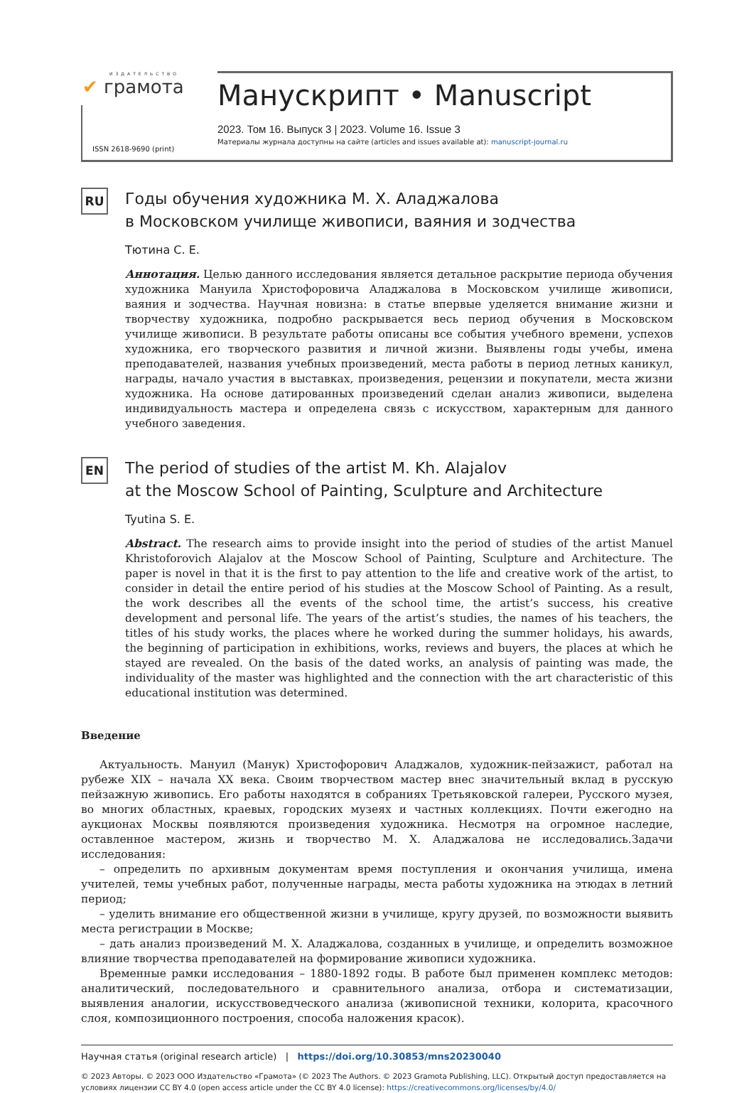ИЗДАТЕЛЬСТВО
✔ грамота
ISSN 2618-9690 (print)
Манускрипт • Manuscript
2023. Том 16. Выпуск 3 | 2023. Volume 16. Issue 3
Материалы журнала доступны на сайте (articles and issues available at): manuscript-journal.ru
RU
Годы обучения художника М. Х. Аладжалова
в Московском училище живописи, ваяния и зодчества
Тютина С. Е.
Аннотация. Целью данного исследования является детальное раскрытие периода обучения художника Мануила Христофоровича Аладжалова в Московском училище живописи, ваяния и зодчества. Научная новизна: в статье впервые уделяется внимание жизни и творчеству художника, подробно раскрывается весь период обучения в Московском училище живописи. В результате работы описаны все события учебного времени, успехов художника, его творческого развития и личной жизни. Выявлены годы учебы, имена преподавателей, названия учебных произведений, места работы в период летных каникул, награды, начало участия в выставках, произведения, рецензии и покупатели, места жизни художника. На основе датированных произведений сделан анализ живописи, выделена индивидуальность мастера и определена связь с искусством, характерным для данного учебного заведения.
EN
The period of studies of the artist M. Kh. Alajalov
at the Moscow School of Painting, Sculpture and Architecture
Tyutina S. E.
Abstract. The research aims to provide insight into the period of studies of the artist Manuel Khristoforovich Alajalov at the Moscow School of Painting, Sculpture and Architecture. The paper is novel in that it is the first to pay attention to the life and creative work of the artist, to consider in detail the entire period of his studies at the Moscow School of Painting. As a result, the work describes all the events of the school time, the artist’s success, his creative development and personal life. The years of the artist’s studies, the names of his teachers, the titles of his study works, the places where he worked during the summer holidays, his awards, the beginning of participation in exhibitions, works, reviews and buyers, the places at which he stayed are revealed. On the basis of the dated works, an analysis of painting was made, the individuality of the master was highlighted and the connection with the art characteristic of this educational institution was determined.
Введение
Актуальность. Мануил (Манук) Христофорович Аладжалов, художник-пейзажист, работал на рубеже XIX – начала XX века. Своим творчеством мастер внес значительный вклад в русскую пейзажную живопись. Его работы находятся в собраниях Третьяковской галереи, Русского музея, во многих областных, краевых, городских музеях и частных коллекциях. Почти ежегодно на аукционах Москвы появляются произведения художника. Несмотря на огромное наследие, оставленное мастером, жизнь и творчество М. Х. Аладжалова не исследовались.Задачи исследования:
– определить по архивным документам время поступления и окончания училища, имена учителей, темы учебных работ, полученные награды, места работы художника на этюдах в летний период;
– уделить внимание его общественной жизни в училище, кругу друзей, по возможности выявить места регистрации в Москве;
– дать анализ произведений М. Х. Аладжалова, созданных в училище, и определить возможное влияние творчества преподавателей на формирование живописи художника.
Временные рамки исследования – 1880-1892 годы. В работе был применен комплекс методов: аналитический, последовательного и сравнительного анализа, отбора и систематизации, выявления аналогии, искусствоведческого анализа (живописной техники, колорита, красочного слоя, композиционного построения, способа наложения красок).
Научная статья (original research article) | https://doi.org/10.30853/mns20230040
© 2023 Авторы. © 2023 ООО Издательство «Грамота» (© 2023 The Authors. © 2023 Gramota Publishing, LLC). Открытый доступ предоставляется на условиях лицензии CC BY 4.0 (open access article under the CC BY 4.0 license): https://creativecommons.org/licenses/by/4.0/